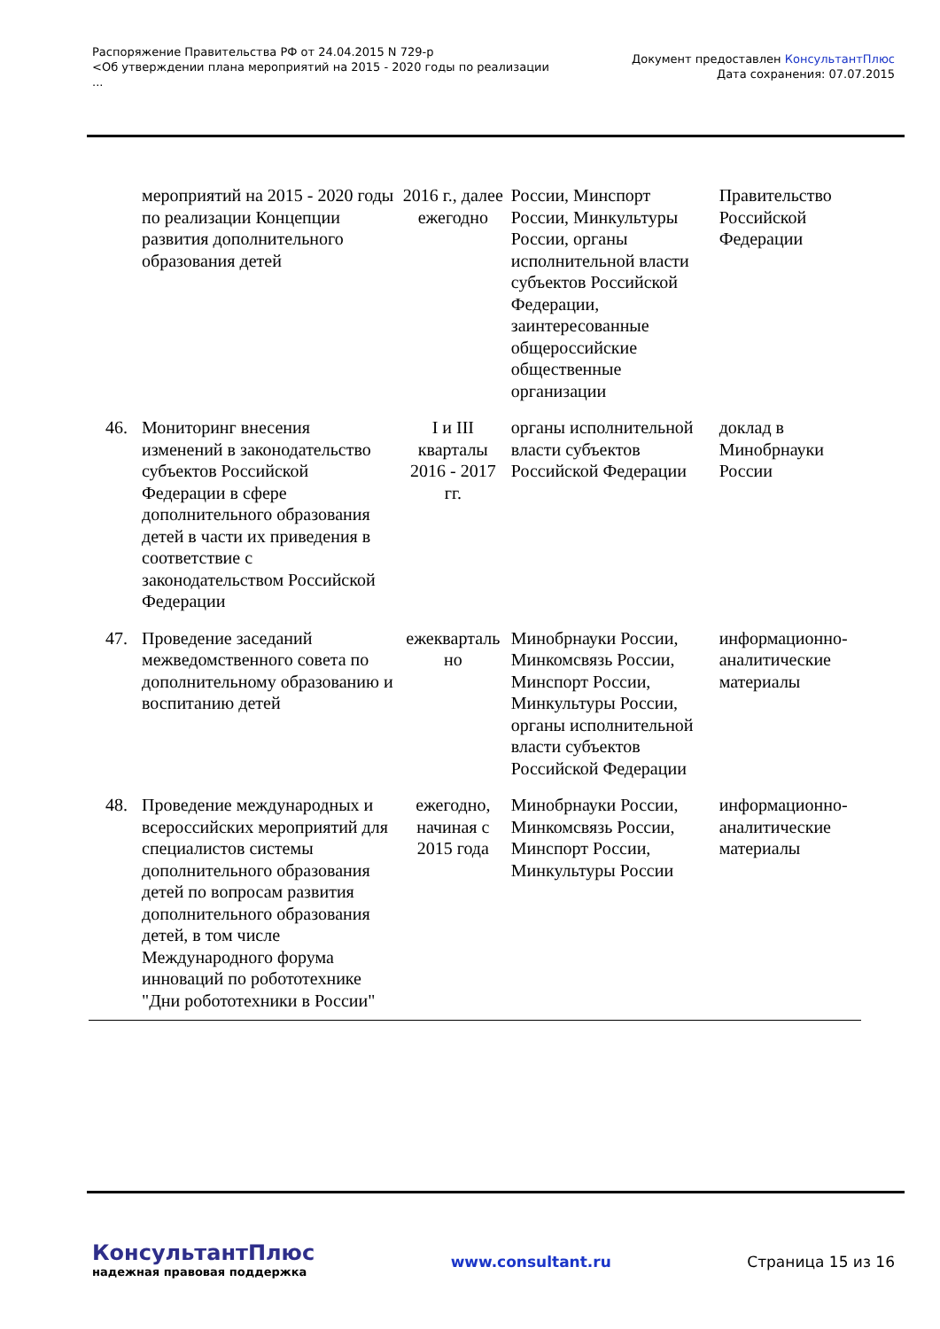Распоряжение Правительства РФ от 24.04.2015 N 729-р
<Об утверждении плана мероприятий на 2015 - 2020 годы по реализации
...
Документ предоставлен КонсультантПлюс
Дата сохранения: 07.07.2015
| | мероприятий на 2015 - 2020 годы по реализации Концепции развития дополнительного образования детей | 2016 г., далее ежегодно | России, Минспорт России, Минкультуры России, органы исполнительной власти субъектов Российской Федерации, заинтересованные общероссийские общественные организации | Правительство Российской Федерации |
| 46. | Мониторинг внесения изменений в законодательство субъектов Российской Федерации в сфере дополнительного образования детей в части их приведения в соответствие с законодательством Российской Федерации | I и III кварталы 2016 - 2017 гг. | органы исполнительной власти субъектов Российской Федерации | доклад в Минобрнауки России |
| 47. | Проведение заседаний межведомственного совета по дополнительному образованию и воспитанию детей | ежекварталь но | Минобрнауки России, Минкомсвязь России, Минспорт России, Минкультуры России, органы исполнительной власти субъектов Российской Федерации | информационно-аналитические материалы |
| 48. | Проведение международных и всероссийских мероприятий для специалистов системы дополнительного образования детей по вопросам развития дополнительного образования детей, в том числе Международного форума инноваций по робототехнике "Дни робототехники в России" | ежегодно, начиная с 2015 года | Минобрнауки России, Минкомсвязь России, Минспорт России, Минкультуры России | информационно-аналитические материалы |
КонсультантПлюс
надежная правовая поддержка
www.consultant.ru Страница 15 из 16